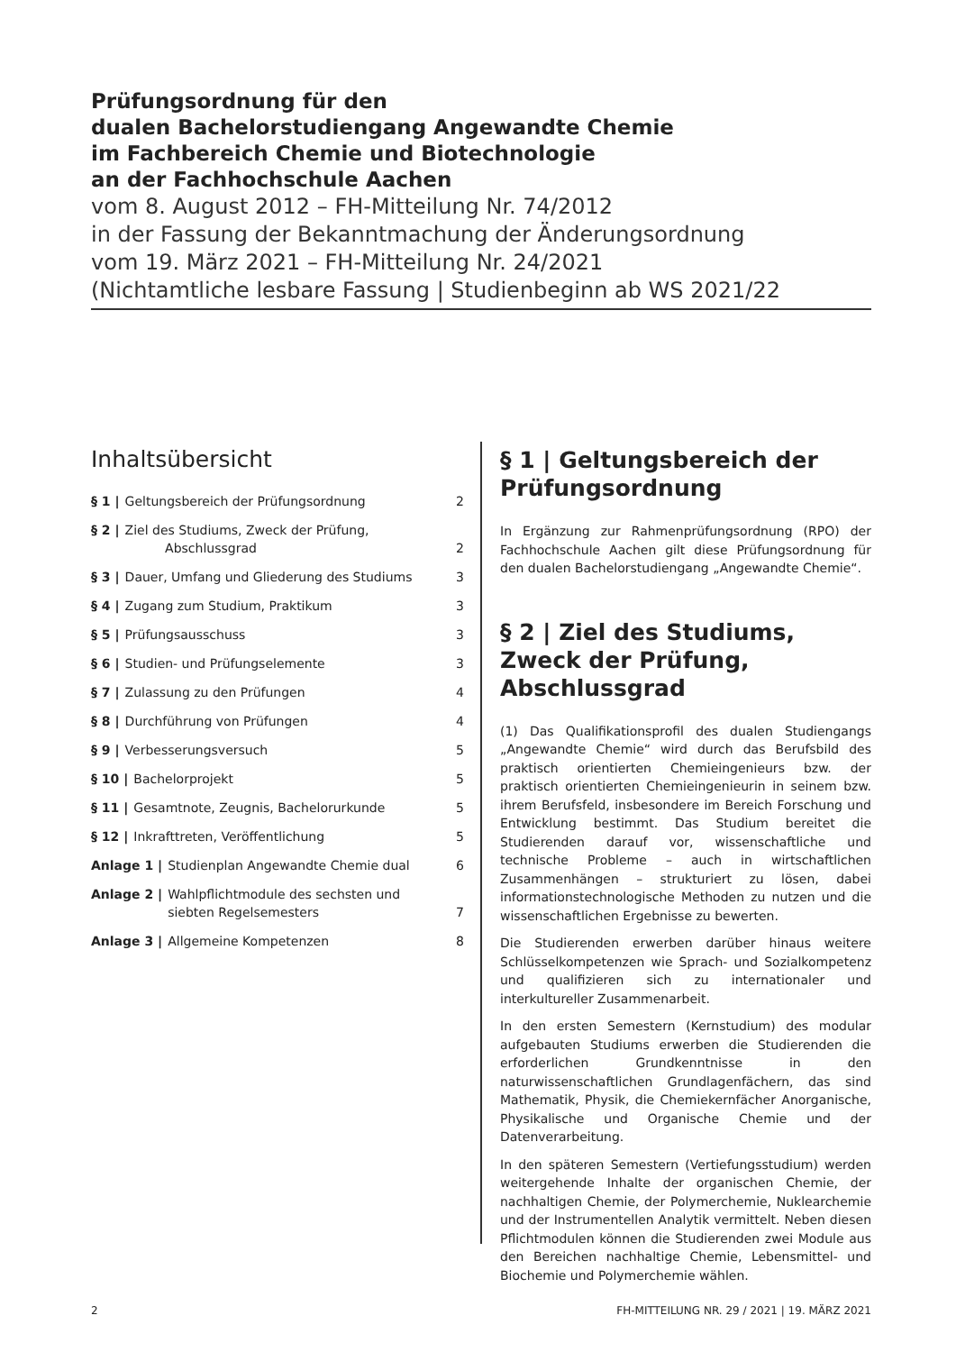Prüfungsordnung für den
dualen Bachelorstudiengang Angewandte Chemie
im Fachbereich Chemie und Biotechnologie
an der Fachhochschule Aachen
vom 8. August 2012 – FH-Mitteilung Nr. 74/2012
in der Fassung der Bekanntmachung der Änderungsordnung
vom 19. März 2021 – FH-Mitteilung Nr. 24/2021
(Nichtamtliche lesbare Fassung | Studienbeginn ab WS 2021/22
Inhaltsübersicht
§ 1 | Geltungsbereich der Prüfungsordnung 2
§ 2 | Ziel des Studiums, Zweck der Prüfung,
Abschlussgrad
2
§ 3 | Dauer, Umfang und Gliederung des Studiums 3
§ 4 | Zugang zum Studium, Praktikum 3
§ 5 | Prüfungsausschuss 3
§ 6 | Studien- und Prüfungselemente 3
§ 7 | Zulassung zu den Prüfungen 4
§ 8 | Durchführung von Prüfungen 4
§ 9 | Verbesserungsversuch 5
§ 10 | Bachelorprojekt 5
§ 11 | Gesamtnote, Zeugnis, Bachelorurkunde 5
§ 12 | Inkrafttreten, Veröffentlichung 5
Anlage 1 | Studienplan Angewandte Chemie dual 6
Anlage 2 | Wahlpflichtmodule des sechsten und
siebten Regelsemesters
7
Anlage 3 | Allgemeine Kompetenzen 8
§ 1 | Geltungsbereich der Prüfungsordnung
In Ergänzung zur Rahmenprüfungsordnung (RPO) der Fachhochschule Aachen gilt diese Prüfungsordnung für den dualen Bachelorstudiengang „Angewandte Chemie“.
§ 2 | Ziel des Studiums, Zweck der Prüfung, Abschlussgrad
(1) Das Qualifikationsprofil des dualen Studiengangs „Angewandte Chemie“ wird durch das Berufsbild des praktisch orientierten Chemieingenieurs bzw. der praktisch orientierten Chemieingenieurin in seinem bzw. ihrem Berufsfeld, insbesondere im Bereich Forschung und Entwicklung bestimmt. Das Studium bereitet die Studierenden darauf vor, wissenschaftliche und technische Probleme – auch in wirtschaftlichen Zusammenhängen – strukturiert zu lösen, dabei informationstechnologische Methoden zu nutzen und die wissenschaftlichen Ergebnisse zu bewerten.
Die Studierenden erwerben darüber hinaus weitere Schlüsselkompetenzen wie Sprach- und Sozialkompetenz und qualifizieren sich zu internationaler und interkultureller Zusammenarbeit.
In den ersten Semestern (Kernstudium) des modular aufgebauten Studiums erwerben die Studierenden die erforderlichen Grundkenntnisse in den naturwissenschaftlichen Grundlagenfächern, das sind Mathematik, Physik, die Chemiekernfächer Anorganische, Physikalische und Organische Chemie und der Datenverarbeitung.
In den späteren Semestern (Vertiefungsstudium) werden weitergehende Inhalte der organischen Chemie, der nachhaltigen Chemie, der Polymerchemie, Nuklearchemie und der Instrumentellen Analytik vermittelt. Neben diesen Pflichtmodulen können die Studierenden zwei Module aus den Bereichen nachhaltige Chemie, Lebensmittel- und Biochemie und Polymerchemie wählen.
2 FH-MITTEILUNG NR. 29 / 2021 | 19. MÄRZ 2021